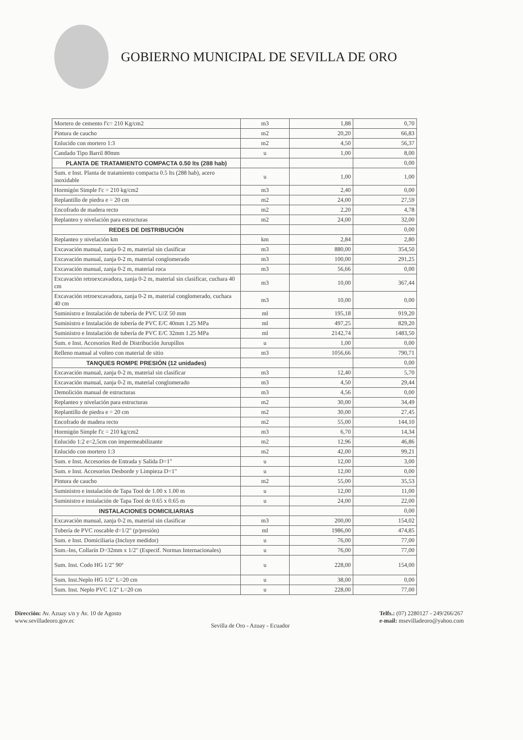GOBIERNO MUNICIPAL DE SEVILLA DE ORO
| Mortero de cemento f'c= 210 Kg/cm2 | m3 | 1,88 | 0,70 |
| Pintura de caucho | m2 | 20,20 | 66,83 |
| Enlucido con mortero 1:3 | m2 | 4,50 | 56,37 |
| Candado Tipo Barril 80mm | u | 1,00 | 8,00 |
| PLANTA DE TRATAMIENTO COMPACTA 0.50 lts (288 hab) | | | 0,00 |
| Sum. e Inst. Planta de tratamiento compacta 0.5 lts (288 hab), acero inoxidable | u | 1,00 | 1,00 |
| Hormigón Simple f'c = 210 kg/cm2 | m3 | 2,40 | 0,00 |
| Replantillo de piedra e = 20 cm | m2 | 24,00 | 27,59 |
| Encofrado de madera recto | m2 | 2,20 | 4,78 |
| Replanteo y nivelación para estructuras | m2 | 24,00 | 32,00 |
| REDES DE DISTRIBUCIÓN | | | 0,00 |
| Replanteo y nivelación km | km | 2,84 | 2,80 |
| Excavación manual, zanja 0-2 m, material sin clasificar | m3 | 880,00 | 354,50 |
| Excavación manual, zanja 0-2 m, material conglomerado | m3 | 100,00 | 291,25 |
| Excavación manual, zanja 0-2 m, material roca | m3 | 56,66 | 0,00 |
| Excavación retroexcavadora, zanja 0-2 m, material sin clasificar, cuchara 40 cm | m3 | 10,00 | 367,44 |
| Excavación retroexcavadora, zanja 0-2 m, material conglomerado, cuchara 40 cm | m3 | 10,00 | 0,00 |
| Suministro e Instalación de tubería de PVC U/Z 50 mm | ml | 195,18 | 919,20 |
| Suministro e Instalación de tubería de PVC E/C 40mm 1.25 MPa | ml | 497,25 | 829,20 |
| Suministro e Instalación de tubería de PVC E/C 32mm 1.25 MPa | ml | 2142,74 | 1483,50 |
| Sum. e Inst. Accesorios Red de Distribución Jurupillos | u | 1,00 | 0,00 |
| Relleno manual al volteo con material de sitio | m3 | 1056,66 | 790,71 |
| TANQUES ROMPE PRESIÓN (12 unidades) | | | 0,00 |
| Excavación manual, zanja 0-2 m, material sin clasificar | m3 | 12,40 | 5,70 |
| Excavación manual, zanja 0-2 m, material conglomerado | m3 | 4,50 | 29,44 |
| Demolición manual de estructuras | m3 | 4,56 | 0,00 |
| Replanteo y nivelación para estructuras | m2 | 30,00 | 34,49 |
| Replantillo de piedra e = 20 cm | m2 | 30,00 | 27,45 |
| Encofrado de madera recto | m2 | 55,00 | 144,10 |
| Hormigón Simple f'c = 210 kg/cm2 | m3 | 6,70 | 14,34 |
| Enlucido 1:2 e=2,5cm con impermeabilizante | m2 | 12,96 | 46,86 |
| Enlucido con mortero 1:3 | m2 | 42,00 | 99,21 |
| Sum. e Inst. Accesorios de Entrada y Salida D=1" | u | 12,00 | 3,00 |
| Sum. e Inst. Accesorios Desborde y Limpieza D=1" | u | 12,00 | 0,00 |
| Pintura de caucho | m2 | 55,00 | 35,53 |
| Suministro e instalación de Tapa Tool de 1.00 x 1.00 m | u | 12,00 | 11,00 |
| Suministro e instalación de Tapa Tool de 0.65 x 0.65 m | u | 24,00 | 22,00 |
| INSTALACIONES DOMICILIARIAS | | | 0,00 |
| Excavación manual, zanja 0-2 m, material sin clasificar | m3 | 200,00 | 154,02 |
| Tubería de PVC roscable d=1/2" (p/presión) | ml | 1986,00 | 474,85 |
| Sum. e Inst. Domiciliaria (Incluye medidor) | u | 76,00 | 77,00 |
| Sum.-Ins, Collarín D=32mm x 1/2" (Especif. Normas Internacionales) | u | 76,00 | 77,00 |
| Sum. Inst. Codo HG 1/2" 90º | u | 228,00 | 154,00 |
| Sum. Inst.Neplo HG 1/2" L=20 cm | u | 38,00 | 0,00 |
| Sum. Inst. Neplo PVC 1/2" L=20 cm | u | 228,00 | 77,00 |
Dirección: Av. Azuay s/n y Av. 10 de Agosto
www.sevilladeoro.gov.ec
Sevilla de Oro - Azuay - Ecuador
Telfs.: (07) 2280127 - 249/266/267
e-mail: msevilladeoro@yahoo.com